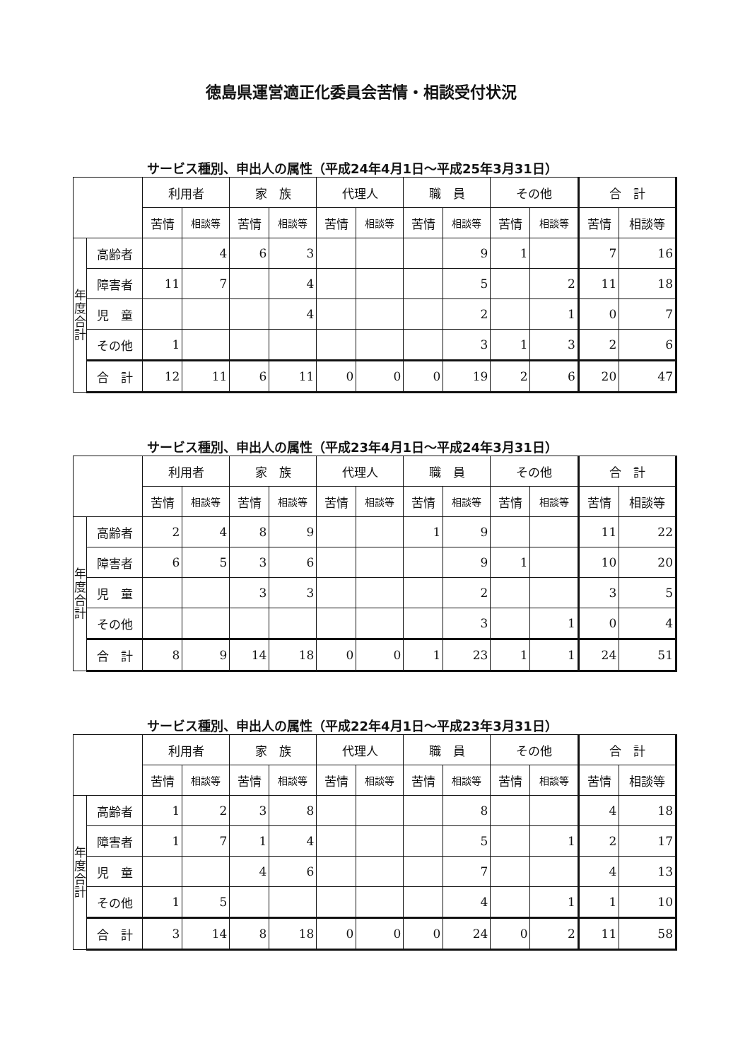徳島県運営適正化委員会苦情・相談受付状況
サービス種別、申出人の属性（平成24年4月1日～平成25年3月31日）
| | | 利用者 | | 家 族 | | 代理人 | | 職 員 | | その他 | | 合 計 | |
| --- | --- | --- | --- | --- | --- | --- | --- | --- | --- | --- | --- | --- | --- |
| | | 苦情 | 相談等 | 苦情 | 相談等 | 苦情 | 相談等 | 苦情 | 相談等 | 苦情 | 相談等 | 苦情 | 相談等 |
| 年度合計 | 高齢者 | | 4 | 6 | 3 | | | | 9 | 1 | | 7 | 16 |
| | 障害者 | 11 | 7 | | 4 | | | | 5 | | 2 | 11 | 18 |
| | 児 童 | | | | 4 | | | | 2 | | 1 | 0 | 7 |
| | その他 | 1 | | | | | | | 3 | 1 | 3 | 2 | 6 |
| | 合 計 | 12 | 11 | 6 | 11 | 0 | 0 | 0 | 19 | 2 | 6 | 20 | 47 |
サービス種別、申出人の属性（平成23年4月1日～平成24年3月31日）
| | | 利用者 | | 家 族 | | 代理人 | | 職 員 | | その他 | | 合 計 | |
| --- | --- | --- | --- | --- | --- | --- | --- | --- | --- | --- | --- | --- | --- |
| | | 苦情 | 相談等 | 苦情 | 相談等 | 苦情 | 相談等 | 苦情 | 相談等 | 苦情 | 相談等 | 苦情 | 相談等 |
| 年度合計 | 高齢者 | 2 | 4 | 8 | 9 | | | 1 | 9 | | | 11 | 22 |
| | 障害者 | 6 | 5 | 3 | 6 | | | | 9 | 1 | | 10 | 20 |
| | 児 童 | | | 3 | 3 | | | | 2 | | | 3 | 5 |
| | その他 | | | | | | | | 3 | | 1 | 0 | 4 |
| | 合 計 | 8 | 9 | 14 | 18 | 0 | 0 | 1 | 23 | 1 | 1 | 24 | 51 |
サービス種別、申出人の属性（平成22年4月1日～平成23年3月31日）
| | | 利用者 | | 家 族 | | 代理人 | | 職 員 | | その他 | | 合 計 | |
| --- | --- | --- | --- | --- | --- | --- | --- | --- | --- | --- | --- | --- | --- |
| | | 苦情 | 相談等 | 苦情 | 相談等 | 苦情 | 相談等 | 苦情 | 相談等 | 苦情 | 相談等 | 苦情 | 相談等 |
| 年度合計 | 高齢者 | 1 | 2 | 3 | 8 | | | | 8 | | | 4 | 18 |
| | 障害者 | 1 | 7 | 1 | 4 | | | | 5 | | 1 | 2 | 17 |
| | 児 童 | | | 4 | 6 | | | | 7 | | | 4 | 13 |
| | その他 | 1 | 5 | | | | | | 4 | | 1 | 1 | 10 |
| | 合 計 | 3 | 14 | 8 | 18 | 0 | 0 | 0 | 24 | 0 | 2 | 11 | 58 |